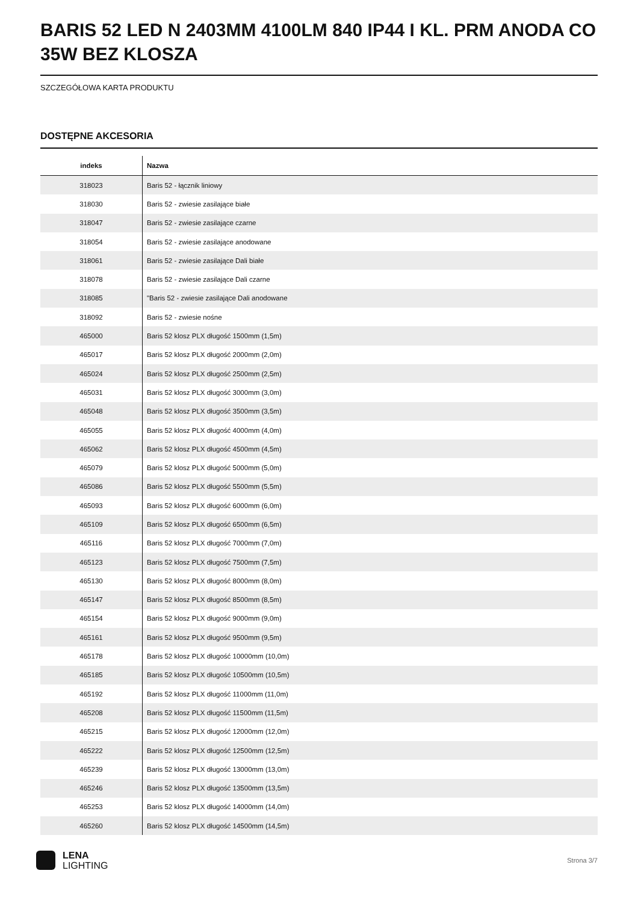BARIS 52 LED N 2403MM 4100LM 840 IP44 I KL. PRM ANODA CO 35W BEZ KLOSZA
SZCZEGÓŁOWA KARTA PRODUKTU
DOSTĘPNE AKCESORIA
| indeks | Nazwa |
| --- | --- |
| 318023 | Baris 52 - łącznik liniowy |
| 318030 | Baris 52 - zwiesie zasilające białe |
| 318047 | Baris 52 - zwiesie zasilające czarne |
| 318054 | Baris 52 - zwiesie zasilające anodowane |
| 318061 | Baris 52 - zwiesie zasilające Dali białe |
| 318078 | Baris 52 - zwiesie zasilające Dali czarne |
| 318085 | "Baris 52 - zwiesie zasilające Dali anodowane |
| 318092 | Baris 52 - zwiesie nośne |
| 465000 | Baris 52 klosz PLX długość 1500mm (1,5m) |
| 465017 | Baris 52 klosz PLX długość 2000mm (2,0m) |
| 465024 | Baris 52 klosz PLX długość 2500mm (2,5m) |
| 465031 | Baris 52 klosz PLX długość 3000mm (3,0m) |
| 465048 | Baris 52 klosz PLX długość 3500mm (3,5m) |
| 465055 | Baris 52 klosz PLX długość 4000mm (4,0m) |
| 465062 | Baris 52 klosz PLX długość 4500mm (4,5m) |
| 465079 | Baris 52 klosz PLX długość 5000mm (5,0m) |
| 465086 | Baris 52 klosz PLX długość 5500mm (5,5m) |
| 465093 | Baris 52 klosz PLX długość 6000mm (6,0m) |
| 465109 | Baris 52 klosz PLX długość 6500mm (6,5m) |
| 465116 | Baris 52 klosz PLX długość 7000mm (7,0m) |
| 465123 | Baris 52 klosz PLX długość 7500mm (7,5m) |
| 465130 | Baris 52 klosz PLX długość 8000mm (8,0m) |
| 465147 | Baris 52 klosz PLX długość 8500mm (8,5m) |
| 465154 | Baris 52 klosz PLX długość 9000mm (9,0m) |
| 465161 | Baris 52 klosz PLX długość 9500mm (9,5m) |
| 465178 | Baris 52 klosz PLX długość 10000mm (10,0m) |
| 465185 | Baris 52 klosz PLX długość 10500mm (10,5m) |
| 465192 | Baris 52 klosz PLX długość 11000mm (11,0m) |
| 465208 | Baris 52 klosz PLX długość 11500mm (11,5m) |
| 465215 | Baris 52 klosz PLX długość 12000mm (12,0m) |
| 465222 | Baris 52 klosz PLX długość 12500mm (12,5m) |
| 465239 | Baris 52 klosz PLX długość 13000mm (13,0m) |
| 465246 | Baris 52 klosz PLX długość 13500mm (13,5m) |
| 465253 | Baris 52 klosz PLX długość 14000mm (14,0m) |
| 465260 | Baris 52 klosz PLX długość 14500mm (14,5m) |
LENA
LIGHTING
Strona 3/7